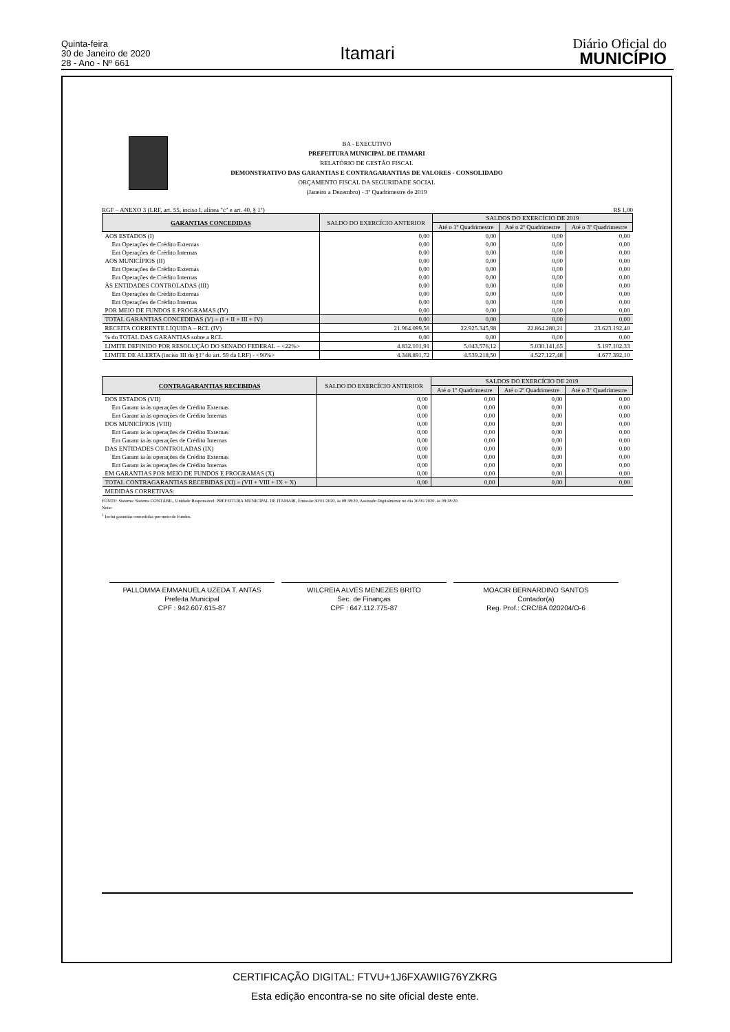Quinta-feira
30 de Janeiro de 2020
28 - Ano - Nº 661
Itamari
Diário Oficial do
MUNICÍPIO
BA - EXECUTIVO
PREFEITURA MUNICIPAL DE ITAMARI
RELATÓRIO DE GESTÃO FISCAL
DEMONSTRATIVO DAS GARANTIAS E CONTRAGARANTIAS DE VALORES - CONSOLIDADO
ORÇAMENTO FISCAL DA SEGURIDADE SOCIAL
(Janeiro a Dezembro) - 3º Quadrimestre de 2019
RGF – ANEXO 3 (LRF, art. 55, inciso I, alínea "c" e art. 40, § 1º) R$ 1,00
| GARANTIAS CONCEDIDAS | SALDO DO EXERCÍCIO ANTERIOR | SALDOS DO EXERCÍCIO DE 2019 | | |
| --- | --- | --- | --- | --- |
| | | Até o 1º Quadrimestre | Até o 2º Quadrimestre | Até o 3º Quadrimestre |
| AOS ESTADOS (I) | 0,00 | 0,00 | 0,00 | 0,00 |
| Em Operações de Crédito Externas | 0,00 | 0,00 | 0,00 | 0,00 |
| Em Operações de Crédito Internas | 0,00 | 0,00 | 0,00 | 0,00 |
| AOS MUNICÍPIOS (II) | 0,00 | 0,00 | 0,00 | 0,00 |
| Em Operações de Crédito Externas | 0,00 | 0,00 | 0,00 | 0,00 |
| Em Operações de Crédito Internas | 0,00 | 0,00 | 0,00 | 0,00 |
| ÀS ENTIDADES CONTROLADAS (III) | 0,00 | 0,00 | 0,00 | 0,00 |
| Em Operações de Crédito Externas | 0,00 | 0,00 | 0,00 | 0,00 |
| Em Operações de Crédito Internas | 0,00 | 0,00 | 0,00 | 0,00 |
| POR MEIO DE FUNDOS E PROGRAMAS (IV) | 0,00 | 0,00 | 0,00 | 0,00 |
| TOTAL GARANTIAS CONCEDIDAS (V) = (I + II + III + IV) | 0,00 | 0,00 | 0,00 | 0,00 |
| RECEITA CORRENTE LÍQUIDA – RCL (IV) | 21.964.099,58 | 22.925.345,98 | 22.864.280,21 | 23.623.192,40 |
| % do TOTAL DAS GARANTIAS sobre a RCL | 0,00 | 0,00 | 0,00 | 0,00 |
| LIMITE DEFINIDO POR RESOLUÇÃO DO SENADO FEDERAL – <22%> | 4.832.101,91 | 5.043.576,12 | 5.030.141,65 | 5.197.102,33 |
| LIMITE DE ALERTA (inciso III do §1º do art. 59 da LRF) - <90%> | 4.348.891,72 | 4.539.218,50 | 4.527.127,48 | 4.677.392,10 |
| CONTRAGARANTIAS RECEBIDAS | SALDO DO EXERCÍCIO ANTERIOR | SALDOS DO EXERCÍCIO DE 2019 | | |
| --- | --- | --- | --- | --- |
| | | Até o 1º Quadrimestre | Até o 2º Quadrimestre | Até o 3º Quadrimestre |
| DOS ESTADOS (VII) | 0,00 | 0,00 | 0,00 | 0,00 |
| Em Garant ia às operações de Crédito Externas | 0,00 | 0,00 | 0,00 | 0,00 |
| Em Garant ia às operações de Crédito Internas | 0,00 | 0,00 | 0,00 | 0,00 |
| DOS MUNICÍPIOS (VIII) | 0,00 | 0,00 | 0,00 | 0,00 |
| Em Garant ia às operações de Crédito Externas | 0,00 | 0,00 | 0,00 | 0,00 |
| Em Garant ia às operações de Crédito Internas | 0,00 | 0,00 | 0,00 | 0,00 |
| DAS ENTIDADES CONTROLADAS (IX) | 0,00 | 0,00 | 0,00 | 0,00 |
| Em Garant ia às operações de Crédito Externas | 0,00 | 0,00 | 0,00 | 0,00 |
| Em Garant ia às operações de Crédito Internas | 0,00 | 0,00 | 0,00 | 0,00 |
| EM GARANTIAS POR MEIO DE FUNDOS E PROGRAMAS (X) | 0,00 | 0,00 | 0,00 | 0,00 |
| TOTAL CONTRAGARANTIAS RECEBIDAS (XI) = (VII + VIII + IX + X) | 0,00 | 0,00 | 0,00 | 0,00 |
| MEDIDAS CORRETIVAS: | | | | |
FONTE: Sistema: Sistema CONTÁBIL, Unidade Responsável: PREFEITURA MUNICIPAL DE ITAMARI, Emissão:30/01/2020, às 08:38:20, Assinado Digitalmente no dia 30/01/2020, às 08:38:20.
Nota:
<sup>1</sup> Inclui garantias concedidas por meio de Fundos.
PALLOMMA EMMANUELA UZEDA T. ANTAS
Prefeita Municipal
CPF : 942.607.615-87
WILCREIA ALVES MENEZES BRITO
Sec. de Finanças
CPF : 647.112.775-87
MOACIR BERNARDINO SANTOS
Contador(a)
Reg. Prof.: CRC/BA 020204/O-6
CERTIFICAÇÃO DIGITAL: FTVU+1J6FXAWIIG76YZKRG
Esta edição encontra-se no site oficial deste ente.